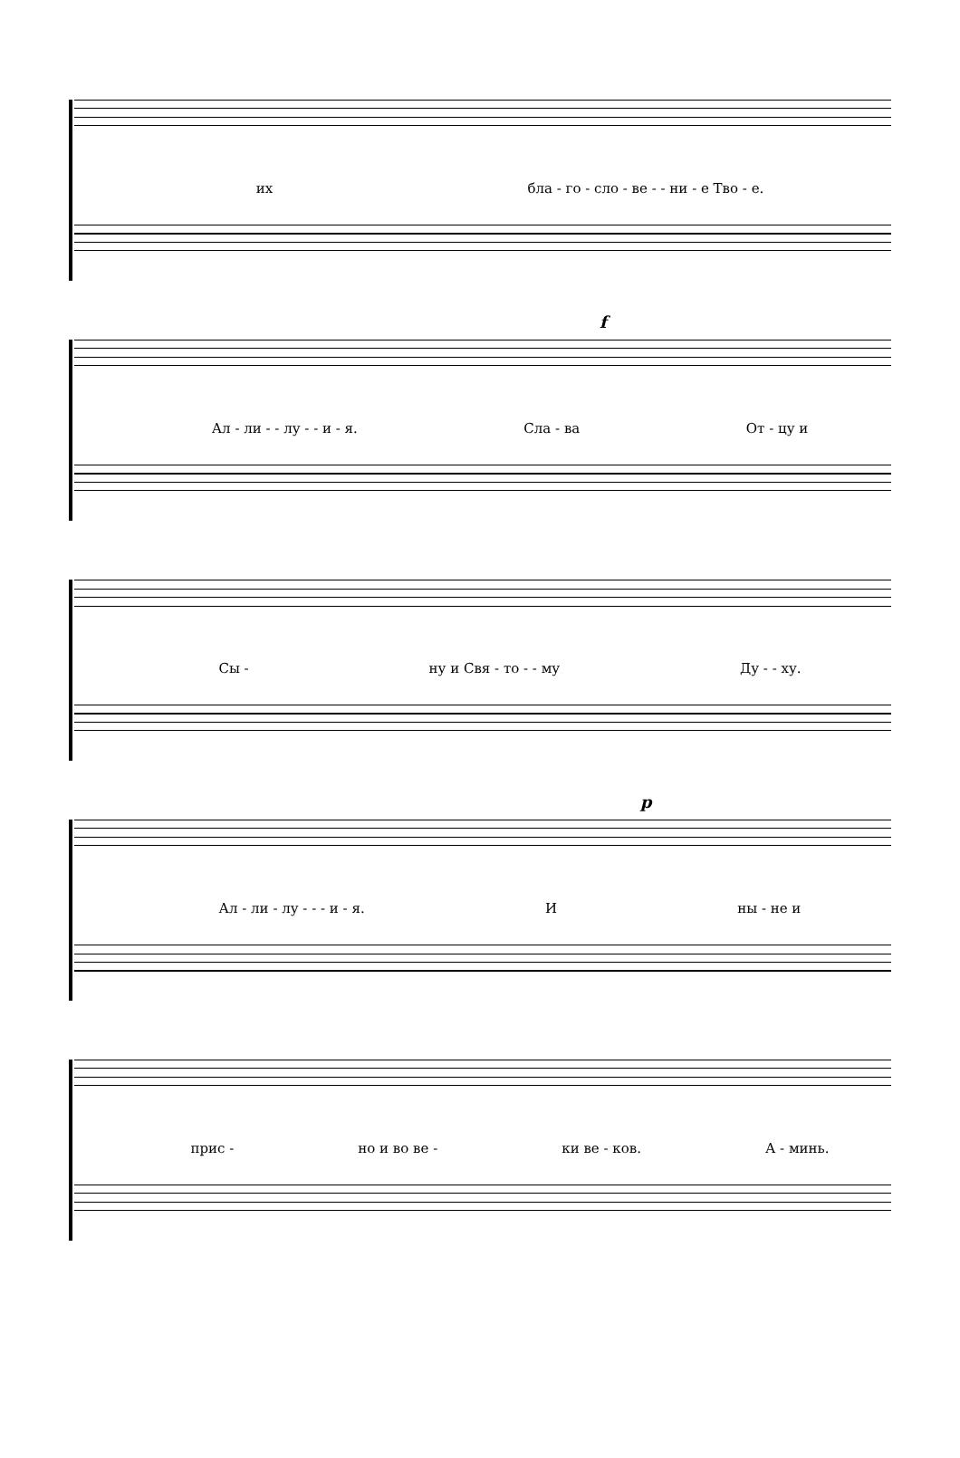их бла - го - сло - ве - - ни - е Тво - е.
f
Ал - ли - - лу - - и - я. Сла - ва От - цу и
Сы - ну и Свя - то - - му Ду - - ху.
p
Ал - ли - лу - - - и - я. И ны - не и
прис - но и во ве - ки ве - ков. А - минь.